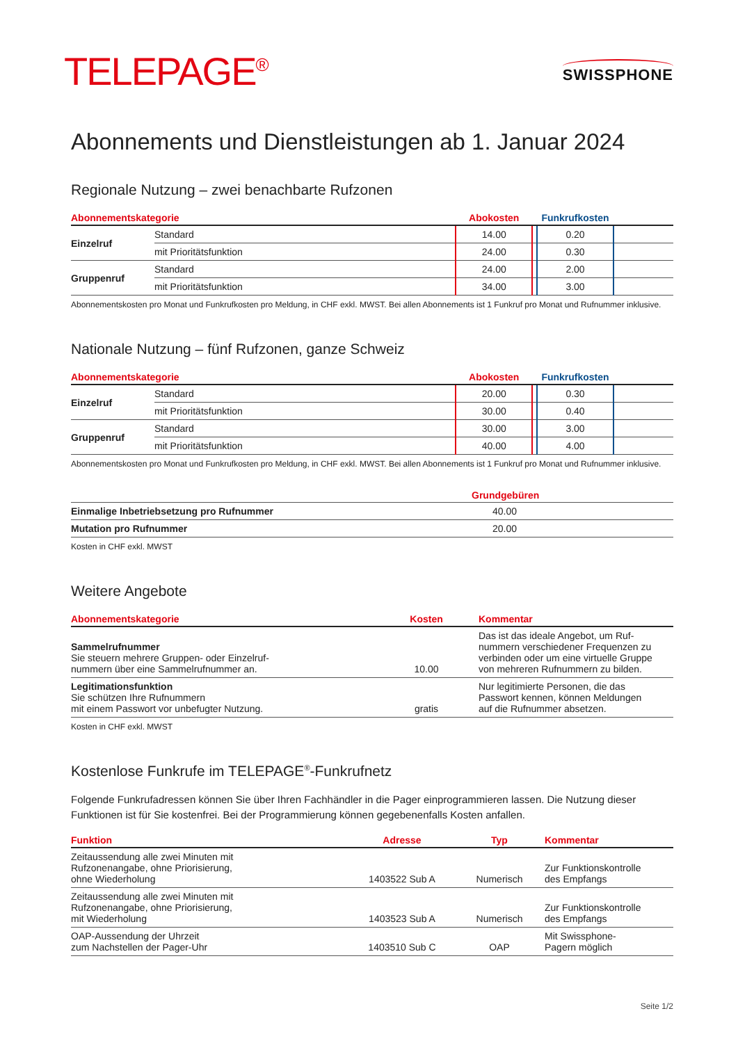TELEPAGE<sup>®</sup>
SWISSPHONE
Abonnements und Dienstleistungen ab 1. Januar 2024
Regionale Nutzung – zwei benachbarte Rufzonen
| Abonnementskategorie | | Abokosten | | Funkrufkosten | |
| --- | --- | --- | --- | --- | --- |
| Einzelruf | Standard | 14.00 | | 0.20 | |
| | mit Prioritätsfunktion | 24.00 | | 0.30 | |
| Gruppenruf | Standard | 24.00 | | 2.00 | |
| | mit Prioritätsfunktion | 34.00 | | 3.00 | |
Abonnementskosten pro Monat und Funkrufkosten pro Meldung, in CHF exkl. MWST. Bei allen Abonnements ist 1 Funkruf pro Monat und Rufnummer inklusive.
Nationale Nutzung – fünf Rufzonen, ganze Schweiz
| Abonnementskategorie | | Abokosten | | Funkrufkosten | |
| --- | --- | --- | --- | --- | --- |
| Einzelruf | Standard | 20.00 | | 0.30 | |
| | mit Prioritätsfunktion | 30.00 | | 0.40 | |
| Gruppenruf | Standard | 30.00 | | 3.00 | |
| | mit Prioritätsfunktion | 40.00 | | 4.00 | |
Abonnementskosten pro Monat und Funkrufkosten pro Meldung, in CHF exkl. MWST. Bei allen Abonnements ist 1 Funkruf pro Monat und Rufnummer inklusive.
| | Grundgebüren |
| --- | --- |
| Einmalige Inbetriebsetzung pro Rufnummer | 40.00 |
| Mutation pro Rufnummer | 20.00 |
Kosten in CHF exkl. MWST
Weitere Angebote
| Abonnementskategorie | Kosten | Kommentar |
| --- | --- | --- |
| Sammelrufnummer Sie steuern mehrere Gruppen- oder Einzelruf- nummern über eine Sammelrufnummer an. | 10.00 | Das ist das ideale Angebot, um Ruf- nummern verschiedener Frequenzen zu verbinden oder um eine virtuelle Gruppe von mehreren Rufnummern zu bilden. |
| Legitimationsfunktion Sie schützen Ihre Rufnummern mit einem Passwort vor unbefugter Nutzung. | gratis | Nur legitimierte Personen, die das Passwort kennen, können Meldungen auf die Rufnummer absetzen. |
Kosten in CHF exkl. MWST
Kostenlose Funkrufe im TELEPAGE<sup>®</sup>-Funkrufnetz
Folgende Funkrufadressen können Sie über Ihren Fachhändler in die Pager einprogrammieren lassen. Die Nutzung dieser Funktionen ist für Sie kostenfrei. Bei der Programmierung können gegebenenfalls Kosten anfallen.
| Funktion | Adresse | Typ | Kommentar |
| --- | --- | --- | --- |
| Zeitaussendung alle zwei Minuten mit Rufzonenangabe, ohne Priorisierung, ohne Wiederholung | 1403522 Sub A | Numerisch | Zur Funktionskontrolle des Empfangs |
| Zeitaussendung alle zwei Minuten mit Rufzonenangabe, ohne Priorisierung, mit Wiederholung | 1403523 Sub A | Numerisch | Zur Funktionskontrolle des Empfangs |
| OAP-Aussendung der Uhrzeit zum Nachstellen der Pager-Uhr | 1403510 Sub C | OAP | Mit Swissphone- Pagern möglich |
Seite 1/2